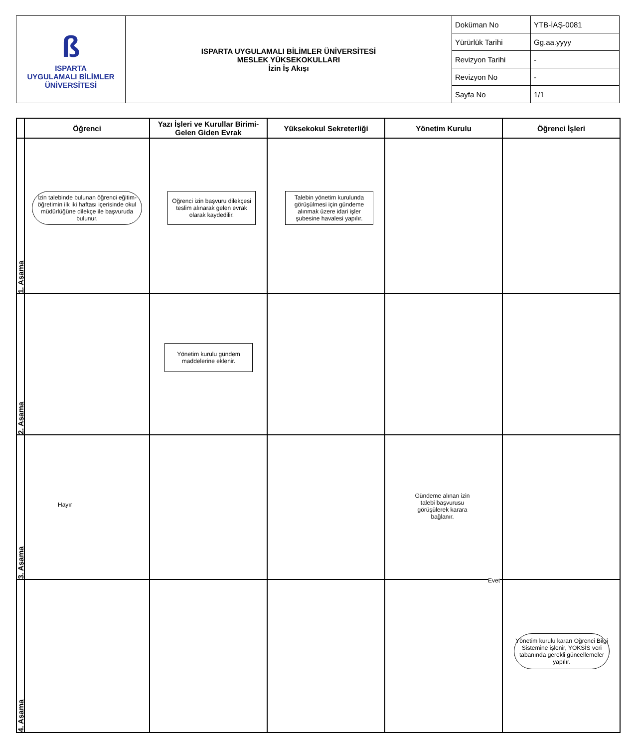| ß ISPARTA UYGULAMALI BİLİMLER ÜNİVERSİTESİ | ISPARTA UYGULAMALI BİLİMLER ÜNİVERSİTESİ MESLEK YÜKSEKOKULLARI İzin İş Akışı | Doküman No | YTB-İAŞ-0081 |
| | | Yürürlük Tarihi | Gg.aa.yyyy |
| | | Revizyon Tarihi | - |
| | | Revizyon No | - |
| | | Sayfa No | 1/1 |
Öğrenci
Yazı İşleri ve Kurullar Birimi-
Gelen Giden Evrak
Yüksekokul Sekreterliği
Yönetim Kurulu
Öğrenci İşleri
1. Aşama
2. Aşama
3. Aşama
4. Aşama
İzin talebinde bulunan öğrenci eğitim-öğretimin ilk iki haftası içerisinde okul müdürlüğüne dilekçe ile başvuruda bulunur.
Öğrenci izin başvuru dilekçesi teslim alınarak gelen evrak olarak kaydedilir.
Talebin yönetim kurulunda görüşülmesi için gündeme alınmak üzere idari işler şubesine havalesi yapılır.
Yönetim kurulu gündem maddelerine eklenir.
Gündeme alınan izin talebi başvurusu görüşülerek karara bağlanır.
Hayır
Evet
Yönetim kurulu kararı Öğrenci Bilgi Sistemine işlenir, YÖKSİS veri tabanında gerekli güncellemeler yapılır.